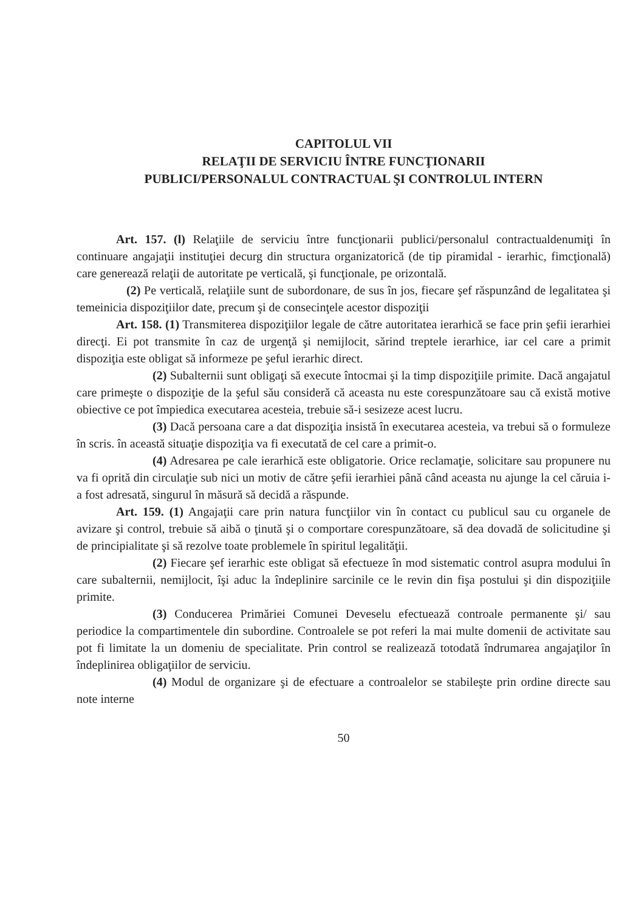CAPITOLUL VII
RELAŢII DE SERVICIU ÎNTRE FUNCŢIONARII
PUBLICI/PERSONALUL CONTRACTUAL ŞI CONTROLUL INTERN
Art. 157. (l) Relaţiile de serviciu între funcţionarii publici/personalul contractualdenumiţi în continuare angajaţii instituţiei decurg din structura organizatorică (de tip piramidal - ierarhic, fimcţională) care generează relaţii de autoritate pe verticală, şi funcţionale, pe orizontală.
(2) Pe verticală, relaţiile sunt de subordonare, de sus în jos, fiecare şef răspunzând de legalitatea şi temeinicia dispoziţiilor date, precum şi de consecinţele acestor dispoziţii
Art. 158. (1) Transmiterea dispoziţiilor legale de către autoritatea ierarhică se face prin şefii ierarhiei direcţi. Ei pot transmite în caz de urgenţă şi nemijlocit, sărind treptele ierarhice, iar cel care a primit dispoziţia este obligat să informeze pe şeful ierarhic direct.
(2) Subalternii sunt obligaţi să execute întocmai şi la timp dispoziţiile primite. Dacă angajatul care primeşte o dispoziţie de la şeful său consideră că aceasta nu este corespunzătoare sau că există motive obiective ce pot împiedica executarea acesteia, trebuie să-i sesizeze acest lucru.
(3) Dacă persoana care a dat dispoziţia insistă în executarea acesteia, va trebui să o formuleze în scris. în această situaţie dispoziţia va fi executată de cel care a primit-o.
(4) Adresarea pe cale ierarhică este obligatorie. Orice reclamaţie, solicitare sau propunere nu va fi oprită din circulaţie sub nici un motiv de către şefii ierarhiei până când aceasta nu ajunge la cel căruia i-a fost adresată, singurul în măsură să decidă a răspunde.
Art. 159. (1) Angajaţii care prin natura funcţiilor vin în contact cu publicul sau cu organele de avizare şi control, trebuie să aibă o ţinută şi o comportare corespunzătoare, să dea dovadă de solicitudine şi de principialitate şi să rezolve toate problemele în spiritul legalităţii.
(2) Fiecare şef ierarhic este obligat să efectueze în mod sistematic control asupra modului în care subalternii, nemijlocit, îşi aduc la îndeplinire sarcinile ce le revin din fişa postului şi din dispoziţiile primite.
(3) Conducerea Primăriei Comunei Deveselu efectuează controale permanente şi/ sau periodice la compartimentele din subordine. Controalele se pot referi la mai multe domenii de activitate sau pot fi limitate la un domeniu de specialitate. Prin control se realizează totodată îndrumarea angajaţilor în îndeplinirea obligaţiilor de serviciu.
(4) Modul de organizare şi de efectuare a controalelor se stabileşte prin ordine directe sau note interne
50